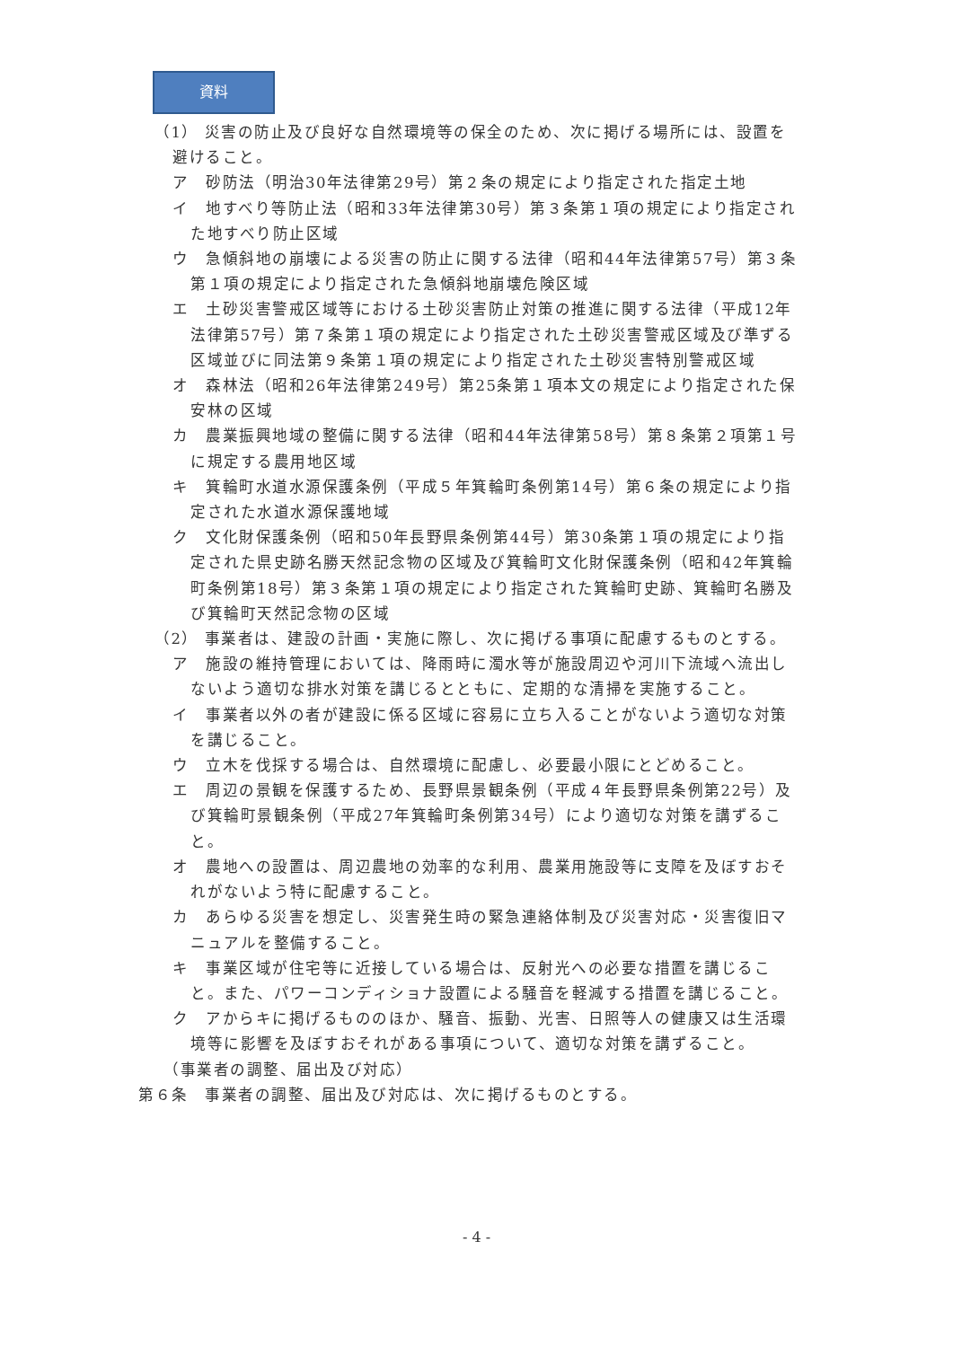資料
（1） 災害の防止及び良好な自然環境等の保全のため、次に掲げる場所には、設置を避けること。
ア　砂防法（明治30年法律第29号）第２条の規定により指定された指定土地
イ　地すべり等防止法（昭和33年法律第30号）第３条第１項の規定により指定された地すべり防止区域
ウ　急傾斜地の崩壊による災害の防止に関する法律（昭和44年法律第57号）第３条第１項の規定により指定された急傾斜地崩壊危険区域
エ　土砂災害警戒区域等における土砂災害防止対策の推進に関する法律（平成12年法律第57号）第７条第１項の規定により指定された土砂災害警戒区域及び準ずる区域並びに同法第９条第１項の規定により指定された土砂災害特別警戒区域
オ　森林法（昭和26年法律第249号）第25条第１項本文の規定により指定された保安林の区域
カ　農業振興地域の整備に関する法律（昭和44年法律第58号）第８条第２項第１号に規定する農用地区域
キ　箕輪町水道水源保護条例（平成５年箕輪町条例第14号）第６条の規定により指定された水道水源保護地域
ク　文化財保護条例（昭和50年長野県条例第44号）第30条第１項の規定により指定された県史跡名勝天然記念物の区域及び箕輪町文化財保護条例（昭和42年箕輪町条例第18号）第３条第１項の規定により指定された箕輪町史跡、箕輪町名勝及び箕輪町天然記念物の区域
（2） 事業者は、建設の計画・実施に際し、次に掲げる事項に配慮するものとする。
ア　施設の維持管理においては、降雨時に濁水等が施設周辺や河川下流域へ流出しないよう適切な排水対策を講じるとともに、定期的な清掃を実施すること。
イ　事業者以外の者が建設に係る区域に容易に立ち入ることがないよう適切な対策を講じること。
ウ　立木を伐採する場合は、自然環境に配慮し、必要最小限にとどめること。
エ　周辺の景観を保護するため、長野県景観条例（平成４年長野県条例第22号）及び箕輪町景観条例（平成27年箕輪町条例第34号）により適切な対策を講ずること。
オ　農地への設置は、周辺農地の効率的な利用、農業用施設等に支障を及ぼすおそれがないよう特に配慮すること。
カ　あらゆる災害を想定し、災害発生時の緊急連絡体制及び災害対応・災害復旧マニュアルを整備すること。
キ　事業区域が住宅等に近接している場合は、反射光への必要な措置を講じること。また、パワーコンディショナ設置による騒音を軽減する措置を講じること。
ク　アからキに掲げるもののほか、騒音、振動、光害、日照等人の健康又は生活環境等に影響を及ぼすおそれがある事項について、適切な対策を講ずること。
（事業者の調整、届出及び対応）
第６条　事業者の調整、届出及び対応は、次に掲げるものとする。
- 4 -